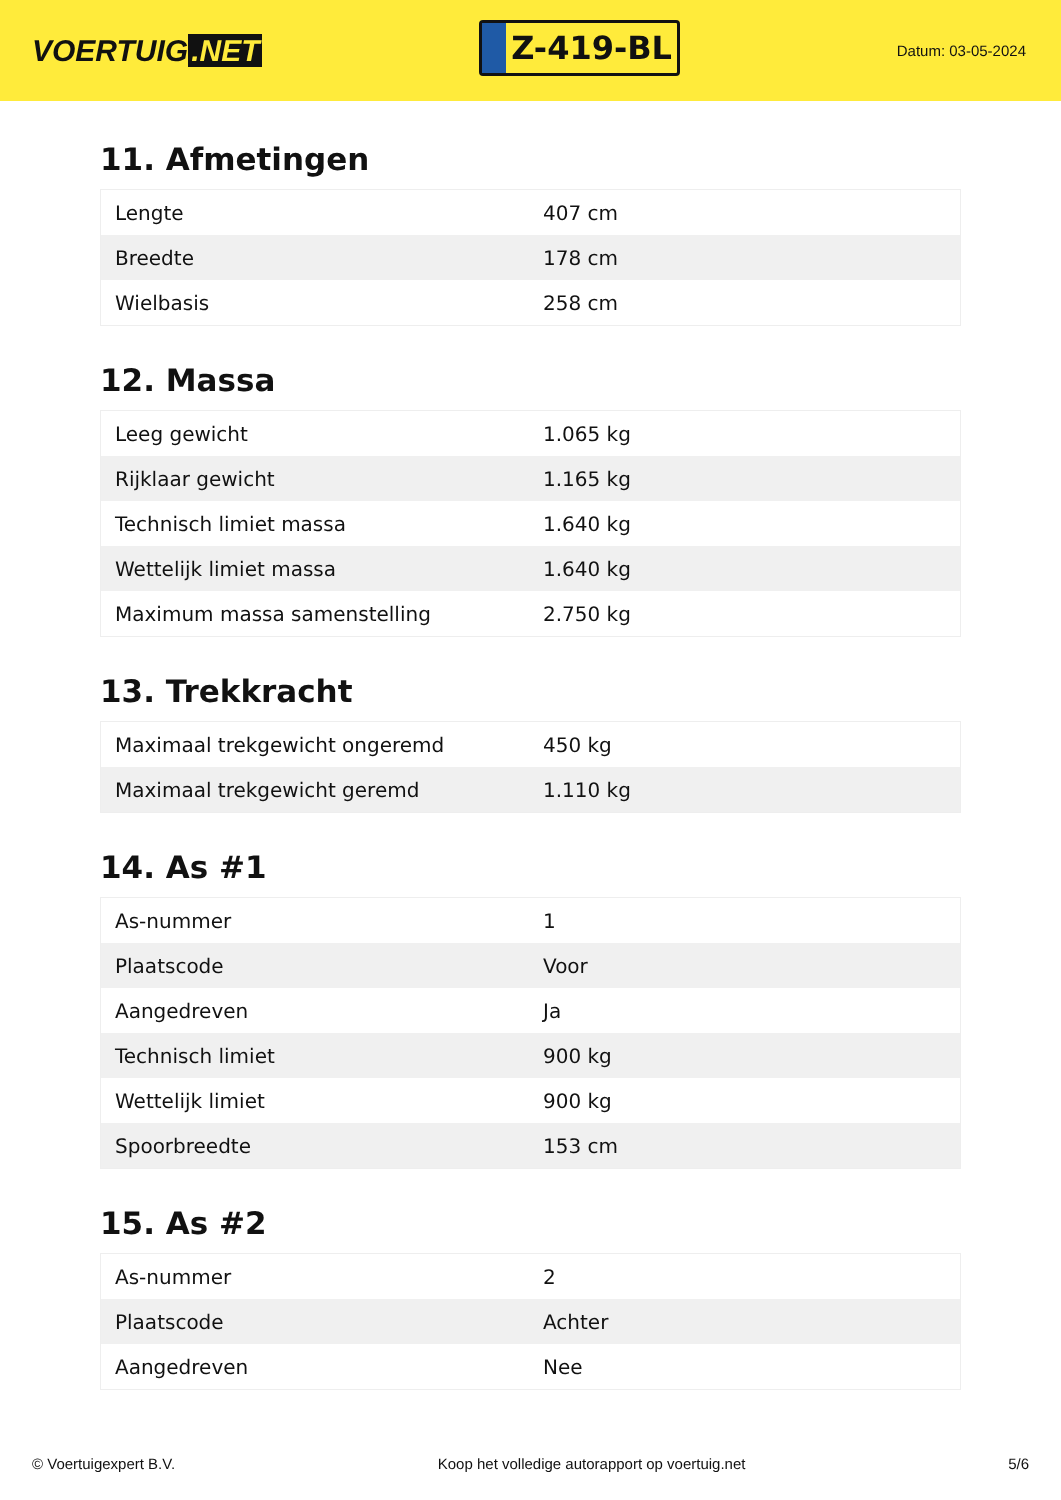VOERTUIG.NET
Z-419-BL
Datum: 03-05-2024
11. Afmetingen
| Lengte | 407 cm |
| Breedte | 178 cm |
| Wielbasis | 258 cm |
12. Massa
| Leeg gewicht | 1.065 kg |
| Rijklaar gewicht | 1.165 kg |
| Technisch limiet massa | 1.640 kg |
| Wettelijk limiet massa | 1.640 kg |
| Maximum massa samenstelling | 2.750 kg |
13. Trekkracht
| Maximaal trekgewicht ongeremd | 450 kg |
| Maximaal trekgewicht geremd | 1.110 kg |
14. As #1
| As-nummer | 1 |
| Plaatscode | Voor |
| Aangedreven | Ja |
| Technisch limiet | 900 kg |
| Wettelijk limiet | 900 kg |
| Spoorbreedte | 153 cm |
15. As #2
| As-nummer | 2 |
| Plaatscode | Achter |
| Aangedreven | Nee |
© Voertuigexpert B.V. Koop het volledige autorapport op voertuig.net 5/6